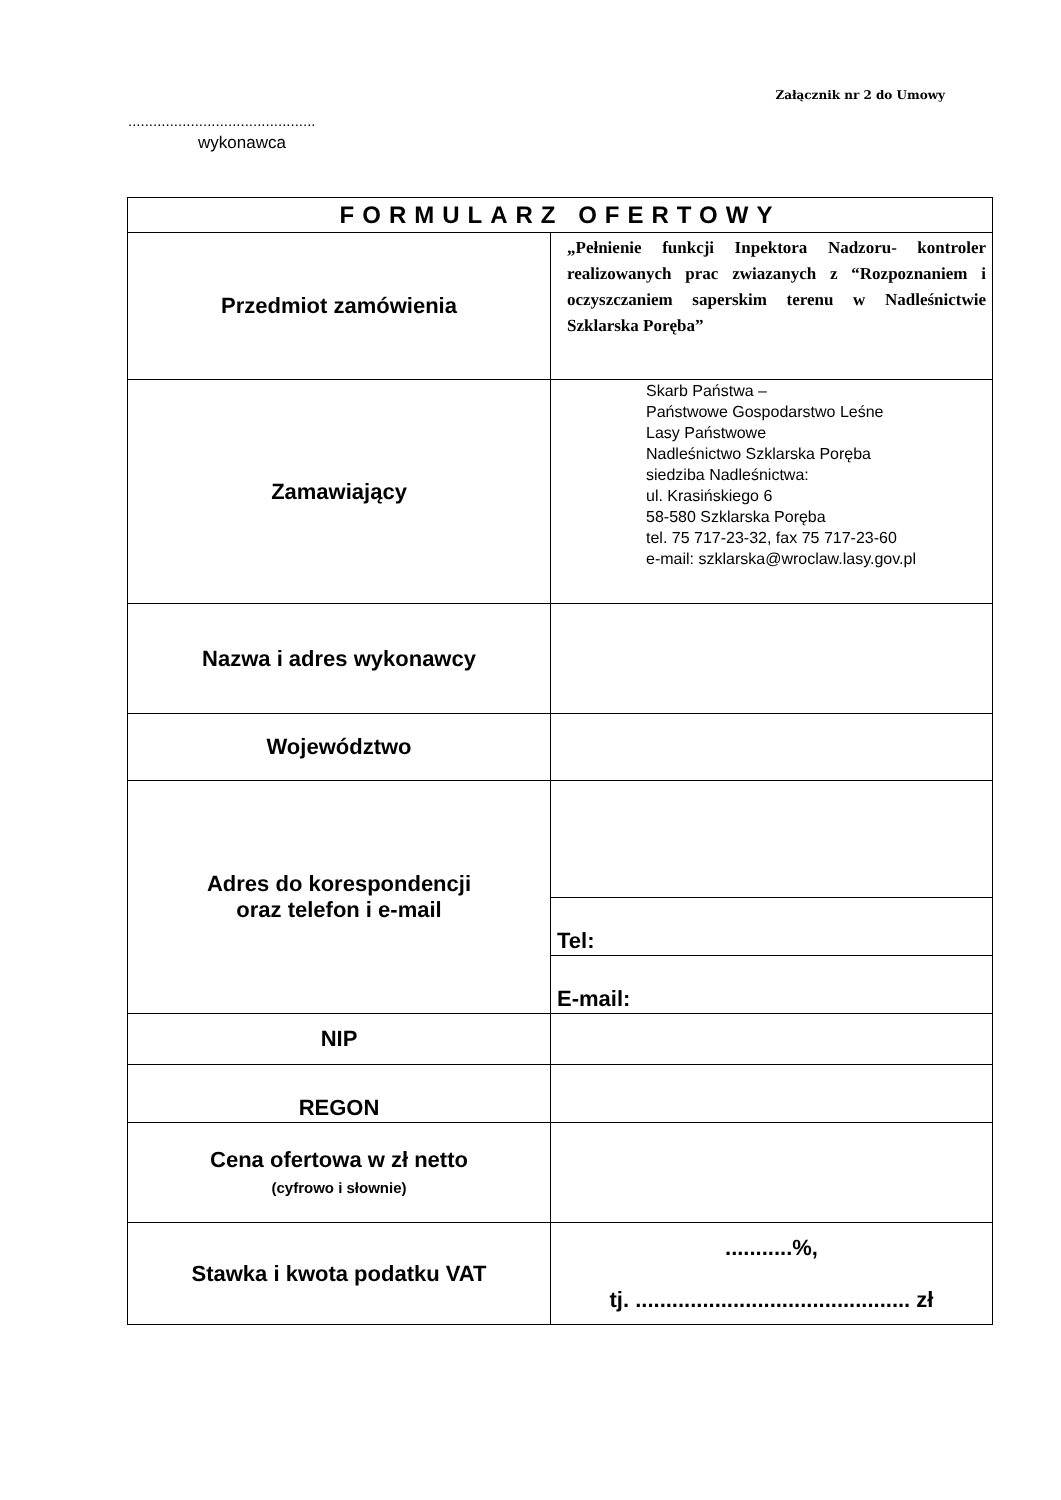Załącznik nr 2 do Umowy
.............................................
wykonawca
| FORMULARZ OFERTOWY | |
| --- | --- |
| Przedmiot zamówienia | „Pełnienie funkcji Inpektora Nadzoru- kontroler realizowanych prac zwiazanych z “Rozpoznaniem i oczyszczaniem saperskim terenu w Nadleśnictwie Szklarska Poręba” |
| Zamawiający | Skarb Państwa – Państwowe Gospodarstwo Leśne Lasy Państwowe Nadleśnictwo Szklarska Poręba siedziba Nadleśnictwa: ul. Krasińskiego 6 58-580 Szklarska Poręba tel. 75 717-23-32, fax 75 717-23-60 e-mail: szklarska@wroclaw.lasy.gov.pl |
| Nazwa i adres wykonawcy | |
| Województwo | |
| Adres do korespondencji oraz telefon i e-mail | |
| | Tel: |
| | E-mail: |
| NIP | |
| REGON | |
| Cena ofertowa w zł netto (cyfrowo i słownie) | |
| Stawka i kwota podatku VAT | ...........%, tj. ............................................. zł |